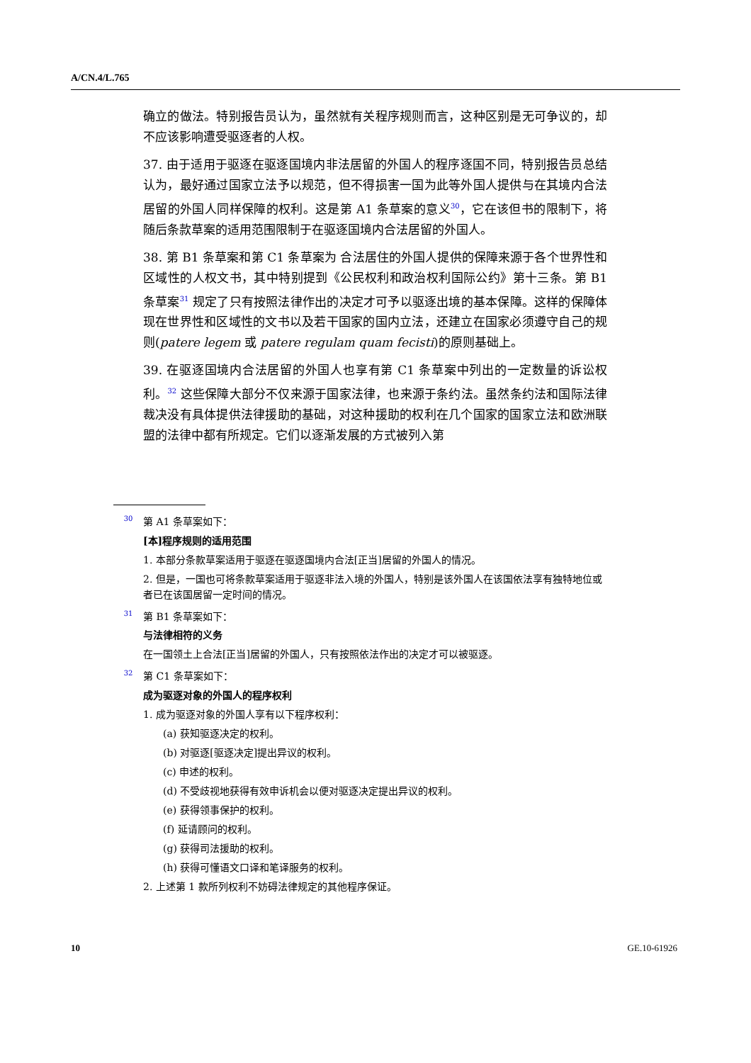A/CN.4/L.765
确立的做法。特别报告员认为，虽然就有关程序规则而言，这种区别是无可争议的，却不应该影响遭受驱逐者的人权。
37. 由于适用于驱逐在驱逐国境内非法居留的外国人的程序逐国不同，特别报告员总结认为，最好通过国家立法予以规范，但不得损害一国为此等外国人提供与在其境内合法居留的外国人同样保障的权利。这是第 A1 条草案的意义<sup>30</sup>，它在该但书的限制下，将随后条款草案的适用范围限制于在驱逐国境内合法居留的外国人。
38. 第 B1 条草案和第 C1 条草案为 合法居住的外国人提供的保障来源于各个世界性和区域性的人权文书，其中特别提到《公民权利和政治权利国际公约》第十三条。第 B1 条草案<sup>31</sup> 规定了只有按照法律作出的决定才可予以驱逐出境的基本保障。这样的保障体现在世界性和区域性的文书以及若干国家的国内立法，还建立在国家必须遵守自己的规则(patere legem 或 patere regulam quam fecisti)的原则基础上。
39. 在驱逐国境内合法居留的外国人也享有第 C1 条草案中列出的一定数量的诉讼权利。<sup>32</sup> 这些保障大部分不仅来源于国家法律，也来源于条约法。虽然条约法和国际法律裁决没有具体提供法律援助的基础，对这种援助的权利在几个国家的国家立法和欧洲联盟的法律中都有所规定。它们以逐渐发展的方式被列入第
<sup>30</sup> 第 A1 条草案如下：
[本]程序规则的适用范围
1. 本部分条款草案适用于驱逐在驱逐国境内合法[正当]居留的外国人的情况。
2. 但是，一国也可将条款草案适用于驱逐非法入境的外国人，特别是该外国人在该国依法享有独特地位或者已在该国居留一定时间的情况。
<sup>31</sup> 第 B1 条草案如下：
与法律相符的义务
在一国领土上合法[正当]居留的外国人，只有按照依法作出的决定才可以被驱逐。
<sup>32</sup> 第 C1 条草案如下：
成为驱逐对象的外国人的程序权利
1. 成为驱逐对象的外国人享有以下程序权利：
(a) 获知驱逐决定的权利。
(b) 对驱逐[驱逐决定]提出异议的权利。
(c) 申述的权利。
(d) 不受歧视地获得有效申诉机会以便对驱逐决定提出异议的权利。
(e) 获得领事保护的权利。
(f) 延请顾问的权利。
(g) 获得司法援助的权利。
(h) 获得可懂语文口译和笔译服务的权利。
2. 上述第 1 款所列权利不妨碍法律规定的其他程序保证。
10 GE.10-61926